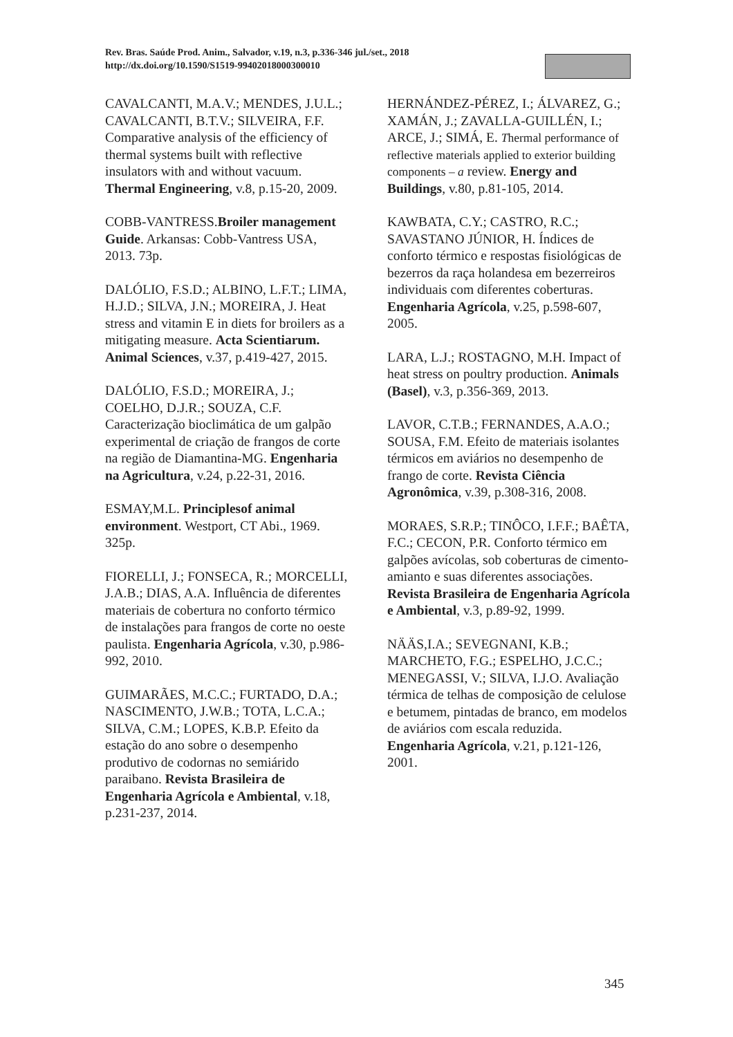Rev. Bras. Saúde Prod. Anim., Salvador, v.19, n.3, p.336-346 jul./set., 2018
http://dx.doi.org/10.1590/S1519-99402018000300010
CAVALCANTI, M.A.V.; MENDES, J.U.L.; CAVALCANTI, B.T.V.; SILVEIRA, F.F. Comparative analysis of the efficiency of thermal systems built with reflective insulators with and without vacuum. Thermal Engineering, v.8, p.15-20, 2009.
COBB-VANTRESS.Broiler management Guide. Arkansas: Cobb-Vantress USA, 2013. 73p.
DALÓLIO, F.S.D.; ALBINO, L.F.T.; LIMA, H.J.D.; SILVA, J.N.; MOREIRA, J. Heat stress and vitamin E in diets for broilers as a mitigating measure. Acta Scientiarum. Animal Sciences, v.37, p.419-427, 2015.
DALÓLIO, F.S.D.; MOREIRA, J.; COELHO, D.J.R.; SOUZA, C.F. Caracterização bioclimática de um galpão experimental de criação de frangos de corte na região de Diamantina-MG. Engenharia na Agricultura, v.24, p.22-31, 2016.
ESMAY,M.L. Principlesof animal environment. Westport, CT Abi., 1969. 325p.
FIORELLI, J.; FONSECA, R.; MORCELLI, J.A.B.; DIAS, A.A. Influência de diferentes materiais de cobertura no conforto térmico de instalações para frangos de corte no oeste paulista. Engenharia Agrícola, v.30, p.986-992, 2010.
GUIMARÃES, M.C.C.; FURTADO, D.A.; NASCIMENTO, J.W.B.; TOTA, L.C.A.; SILVA, C.M.; LOPES, K.B.P. Efeito da estação do ano sobre o desempenho produtivo de codornas no semiárido paraibano. Revista Brasileira de Engenharia Agrícola e Ambiental, v.18, p.231-237, 2014.
HERNÁNDEZ-PÉREZ, I.; ÁLVAREZ, G.; XAMÁN, J.; ZAVALLA-GUILLÉN, I.; ARCE, J.; SIMÁ, E. Thermal performance of reflective materials applied to exterior building components – a review. Energy and Buildings, v.80, p.81-105, 2014.
KAWBATA, C.Y.; CASTRO, R.C.; SAVASTANO JÚNIOR, H. Índices de conforto térmico e respostas fisiológicas de bezerros da raça holandesa em bezerreiros individuais com diferentes coberturas. Engenharia Agrícola, v.25, p.598-607, 2005.
LARA, L.J.; ROSTAGNO, M.H. Impact of heat stress on poultry production. Animals (Basel), v.3, p.356-369, 2013.
LAVOR, C.T.B.; FERNANDES, A.A.O.; SOUSA, F.M. Efeito de materiais isolantes térmicos em aviários no desempenho de frango de corte. Revista Ciência Agronômica, v.39, p.308-316, 2008.
MORAES, S.R.P.; TINÔCO, I.F.F.; BAÊTA, F.C.; CECON, P.R. Conforto térmico em galpões avícolas, sob coberturas de cimento-amianto e suas diferentes associações. Revista Brasileira de Engenharia Agrícola e Ambiental, v.3, p.89-92, 1999.
NÄÄS,I.A.; SEVEGNANI, K.B.; MARCHETO, F.G.; ESPELHO, J.C.C.; MENEGASSI, V.; SILVA, I.J.O. Avaliação térmica de telhas de composição de celulose e betumem, pintadas de branco, em modelos de aviários com escala reduzida. Engenharia Agrícola, v.21, p.121-126, 2001.
345